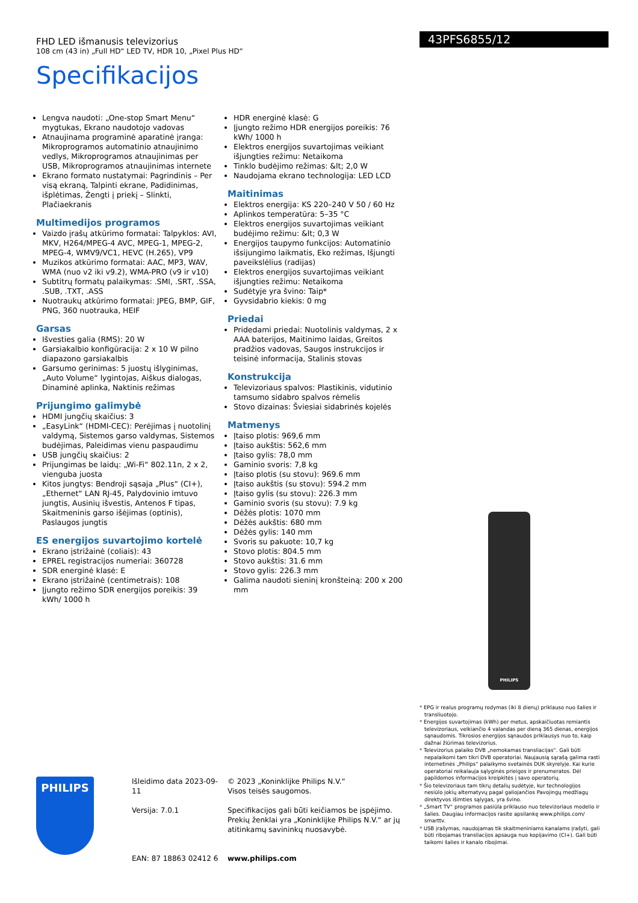FHD LED išmanusis televizorius
108 cm (43 in) „Full HD“ LED TV, HDR 10, „Pixel Plus HD“
Specifikacijos
43PFS6855/12
Lengva naudoti: „One-stop Smart Menu“ mygtukas, Ekrano naudotojo vadovas
Atnaujinama programinė aparatinė įranga: Mikroprogramos automatinio atnaujinimo vedlys, Mikroprogramos atnaujinimas per USB, Mikroprogramos atnaujinimas internete
Ekrano formato nustatymai: Pagrindinis – Per visą ekraną, Talpinti ekrane, Padidinimas, išplėtimas, Žengti į priekį – Slinkti, Plačiaekranis
Multimedijos programos
Vaizdo įrašų atkūrimo formatai: Talpyklos: AVI, MKV, H264/MPEG-4 AVC, MPEG-1, MPEG-2, MPEG-4, WMV9/VC1, HEVC (H.265), VP9
Muzikos atkūrimo formatai: AAC, MP3, WAV, WMA (nuo v2 iki v9.2), WMA-PRO (v9 ir v10)
Subtitrų formatų palaikymas: .SMI, .SRT, .SSA, .SUB, .TXT, .ASS
Nuotraukų atkūrimo formatai: JPEG, BMP, GIF, PNG, 360 nuotrauka, HEIF
Garsas
Išvesties galia (RMS): 20 W
Garsiakalbio konfigūracija: 2 x 10 W pilno diapazono garsiakalbis
Garsumo gerinimas: 5 juostų išlyginimas, „Auto Volume“ lygintojas, Aiškus dialogas, Dinaminė aplinka, Naktinis režimas
Prijungimo galimybė
HDMI jungčių skaičius: 3
„EasyLink“ (HDMI-CEC): Perėjimas į nuotolinį valdymą, Sistemos garso valdymas, Sistemos budėjimas, Paleidimas vienu paspaudimu
USB jungčių skaičius: 2
Prijungimas be laidų: „Wi-Fi“ 802.11n, 2 x 2, vienguba juosta
Kitos jungtys: Bendroji sąsaja „Plus“ (CI+), „Ethernet“ LAN RJ-45, Palydovinio imtuvo jungtis, Ausinių išvestis, Antenos F tipas, Skaitmeninis garso išėjimas (optinis), Paslaugos jungtis
ES energijos suvartojimo kortelė
Ekrano įstrižainė (coliais): 43
EPREL registracijos numeriai: 360728
SDR energinė klasė: E
Ekrano įstrižainė (centimetrais): 108
Įjungto režimo SDR energijos poreikis: 39 kWh/ 1000 h
HDR energinė klasė: G
Įjungto režimo HDR energijos poreikis: 76 kWh/ 1000 h
Elektros energijos suvartojimas veikiant išjungties režimu: Netaikoma
Tinklo budėjimo režimas: &lt; 2,0 W
Naudojama ekrano technologija: LED LCD
Maitinimas
Elektros energija: KS 220–240 V 50 / 60 Hz
Aplinkos temperatūra: 5–35 °C
Elektros energijos suvartojimas veikiant budėjimo režimu: &lt; 0,3 W
Energijos taupymo funkcijos: Automatinio išsijungimo laikmatis, Eko režimas, Išjungti paveikslėlius (radijas)
Elektros energijos suvartojimas veikiant išjungties režimu: Netaikoma
Sudėtyje yra švino: Taip*
Gyvsidabrio kiekis: 0 mg
Priedai
Pridedami priedai: Nuotolinis valdymas, 2 x AAA baterijos, Maitinimo laidas, Greitos pradžios vadovas, Saugos instrukcijos ir teisinė informacija, Stalinis stovas
Konstrukcija
Televizoriaus spalvos: Plastikinis, vidutinio tamsumo sidabro spalvos rėmelis
Stovo dizainas: Šviesiai sidabrinės kojelės
Matmenys
Įtaiso plotis: 969,6 mm
Įtaiso aukštis: 562,6 mm
Įtaiso gylis: 78,0 mm
Gaminio svoris: 7,8 kg
Įtaiso plotis (su stovu): 969.6 mm
Įtaiso aukštis (su stovu): 594.2 mm
Įtaiso gylis (su stovu): 226.3 mm
Gaminio svoris (su stovu): 7.9 kg
Dėžės plotis: 1070 mm
Dėžės aukštis: 680 mm
Dėžės gylis: 140 mm
Svoris su pakuote: 10,7 kg
Stovo plotis: 804.5 mm
Stovo aukštis: 31.6 mm
Stovo gylis: 226.3 mm
Galima naudoti sieninį kronšteiną: 200 x 200 mm
PHILIPS
* EPG ir realus programų rodymas (iki 8 dienų) priklauso nuo šalies ir transliuotojo.
* Energijos suvartojimas (kWh) per metus, apskaičiuotas remiantis televizoriaus, veikiančio 4 valandas per dieną 365 dienas, energijos sąnaudomis. Tikrosios energijos sąnaudos priklausys nuo to, kaip dažnai žiūrimas televizorius.
* Televizorius palaiko DVB „nemokamas transliacijas“. Gali būti nepalaikomi tam tikri DVB operatoriai. Naujausią sąrašą galima rasti internetinės „Philips“ palaikymo svetainės DUK skyrelyje. Kai kurie operatoriai reikalauja sąlyginės prieigos ir prenumeratos. Dėl papildomos informacijos kreipkitės į savo operatorių.
* Šio televizoriaus tam tikrų detalių sudėtyje, kur technologijos nesiūlo jokių alternatyvų pagal galiojančios Pavojingų medžiagų direktyvos išimties sąlygas, yra švino.
* „Smart TV“ programos pasiūla priklauso nuo televizoriaus modelio ir šalies. Daugiau informacijos rasite apsilankę www.philips.com/ smarttv.
* USB įrašymas, naudojamas tik skaitmeniniams kanalams įrašyti, gali būti ribojamas transliacijos apsauga nuo kopijavimo (CI+). Gali būti taikomi šalies ir kanalo ribojimai.
PHILIPS
Išleidimo data 2023-09-11
Versija: 7.0.1
EAN: 87 18863 02412 6
© 2023 „Koninklijke Philips N.V.“
Visos teisės saugomos.
Specifikacijos gali būti keičiamos be įspėjimo. Prekių ženklai yra „Koninklijke Philips N.V.“ ar jų atitinkamų savininkų nuosavybė.
www.philips.com